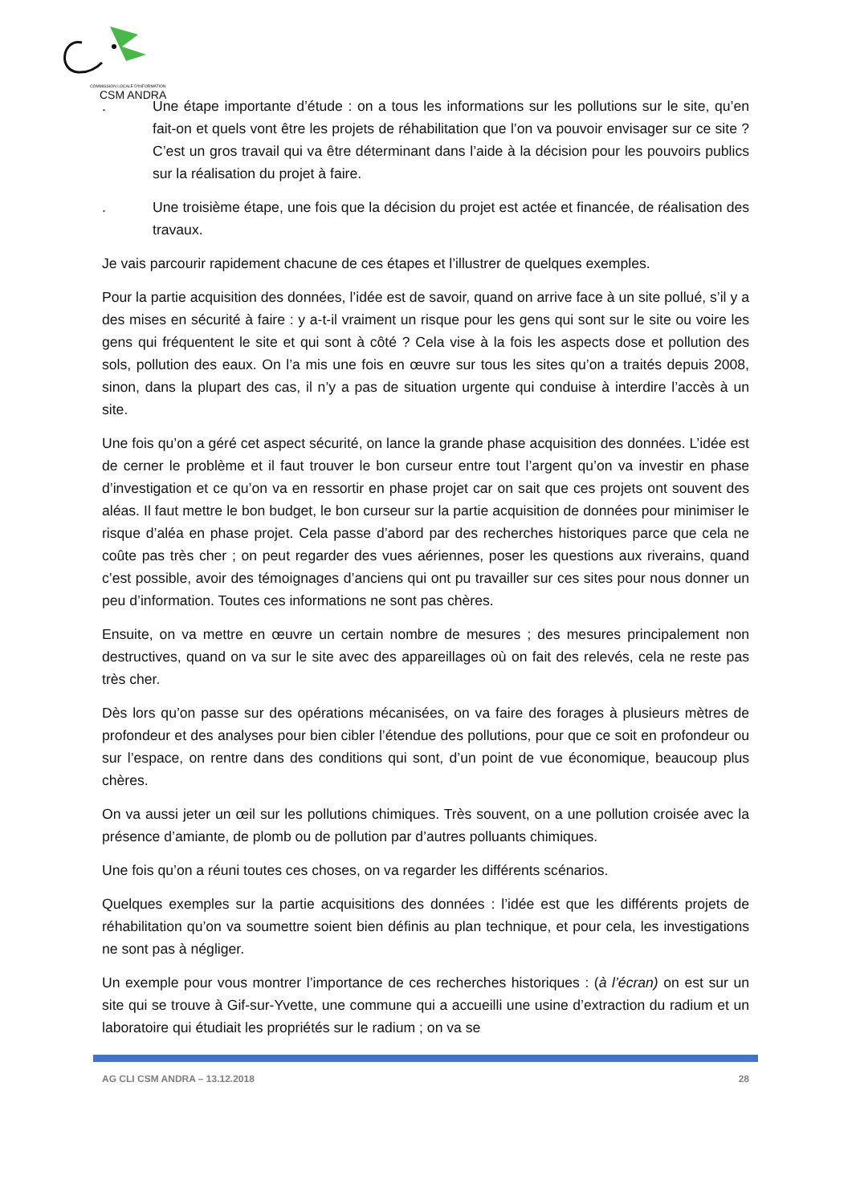COMMISSION LOCALE D'INFORMATION
CSM ANDRA
. Une étape importante d’étude : on a tous les informations sur les pollutions sur le site, qu’en fait-on et quels vont être les projets de réhabilitation que l’on va pouvoir envisager sur ce site ? C’est un gros travail qui va être déterminant dans l’aide à la décision pour les pouvoirs publics sur la réalisation du projet à faire.
. Une troisième étape, une fois que la décision du projet est actée et financée, de réalisation des travaux.
Je vais parcourir rapidement chacune de ces étapes et l’illustrer de quelques exemples.
Pour la partie acquisition des données, l’idée est de savoir, quand on arrive face à un site pollué, s’il y a des mises en sécurité à faire : y a-t-il vraiment un risque pour les gens qui sont sur le site ou voire les gens qui fréquentent le site et qui sont à côté ? Cela vise à la fois les aspects dose et pollution des sols, pollution des eaux. On l’a mis une fois en œuvre sur tous les sites qu’on a traités depuis 2008, sinon, dans la plupart des cas, il n’y a pas de situation urgente qui conduise à interdire l’accès à un site.
Une fois qu’on a géré cet aspect sécurité, on lance la grande phase acquisition des données. L’idée est de cerner le problème et il faut trouver le bon curseur entre tout l’argent qu’on va investir en phase d’investigation et ce qu’on va en ressortir en phase projet car on sait que ces projets ont souvent des aléas. Il faut mettre le bon budget, le bon curseur sur la partie acquisition de données pour minimiser le risque d’aléa en phase projet. Cela passe d’abord par des recherches historiques parce que cela ne coûte pas très cher ; on peut regarder des vues aériennes, poser les questions aux riverains, quand c’est possible, avoir des témoignages d’anciens qui ont pu travailler sur ces sites pour nous donner un peu d’information. Toutes ces informations ne sont pas chères.
Ensuite, on va mettre en œuvre un certain nombre de mesures ; des mesures principalement non destructives, quand on va sur le site avec des appareillages où on fait des relevés, cela ne reste pas très cher.
Dès lors qu’on passe sur des opérations mécanisées, on va faire des forages à plusieurs mètres de profondeur et des analyses pour bien cibler l’étendue des pollutions, pour que ce soit en profondeur ou sur l’espace, on rentre dans des conditions qui sont, d’un point de vue économique, beaucoup plus chères.
On va aussi jeter un œil sur les pollutions chimiques. Très souvent, on a une pollution croisée avec la présence d’amiante, de plomb ou de pollution par d’autres polluants chimiques.
Une fois qu’on a réuni toutes ces choses, on va regarder les différents scénarios.
Quelques exemples sur la partie acquisitions des données : l’idée est que les différents projets de réhabilitation qu’on va soumettre soient bien définis au plan technique, et pour cela, les investigations ne sont pas à négliger.
Un exemple pour vous montrer l’importance de ces recherches historiques : (à l’écran) on est sur un site qui se trouve à Gif-sur-Yvette, une commune qui a accueilli une usine d’extraction du radium et un laboratoire qui étudiait les propriétés sur le radium ; on va se
AG CLI CSM ANDRA – 13.12.2018 28